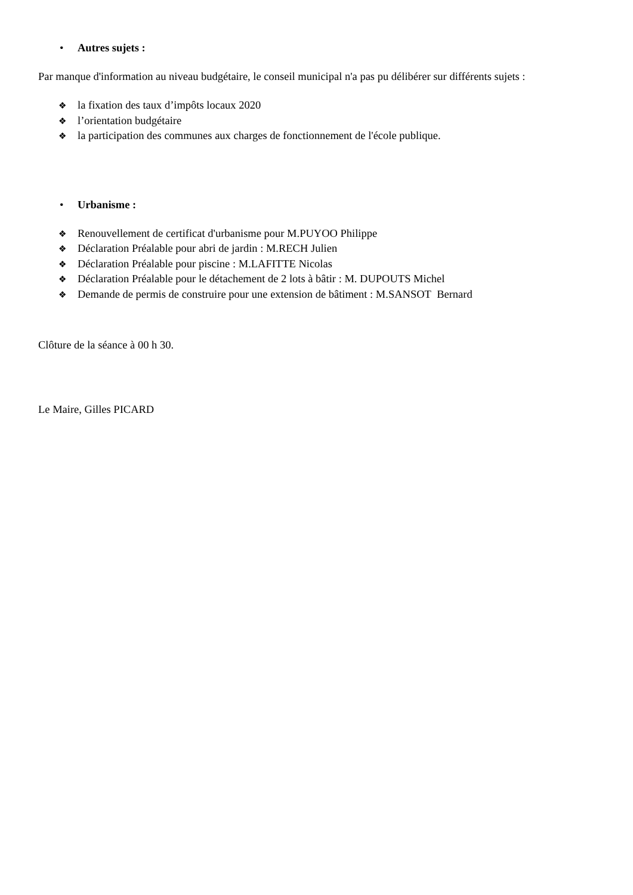• Autres sujets :
Par manque d'information au niveau budgétaire, le conseil municipal n'a pas pu délibérer sur différents sujets :
❖ la fixation des taux d’impôts locaux 2020
❖ l’orientation budgétaire
❖ la participation des communes aux charges de fonctionnement de l'école publique.
• Urbanisme :
❖ Renouvellement de certificat d'urbanisme pour M.PUYOO Philippe
❖ Déclaration Préalable pour abri de jardin : M.RECH Julien
❖ Déclaration Préalable pour piscine : M.LAFITTE Nicolas
❖ Déclaration Préalable pour le détachement de 2 lots à bâtir : M. DUPOUTS Michel
❖ Demande de permis de construire pour une extension de bâtiment : M.SANSOT Bernard
Clôture de la séance à 00 h 30.
Le Maire, Gilles PICARD